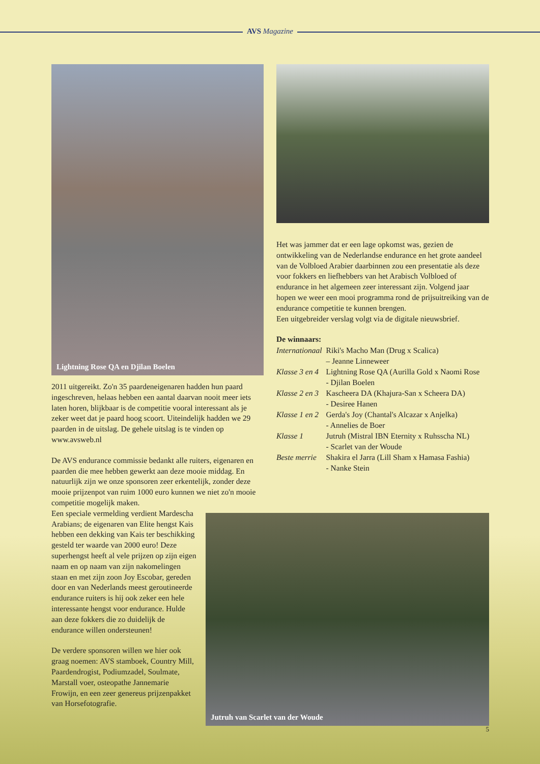AVS Magazine
Lightning Rose QA en Djilan Boelen
2011 uitgereikt. Zo'n 35 paardeneigenaren hadden hun paard ingeschreven, helaas hebben een aantal daarvan nooit meer iets laten horen, blijkbaar is de competitie vooral interessant als je zeker weet dat je paard hoog scoort. Uiteindelijk hadden we 29 paarden in de uitslag. De gehele uitslag is te vinden op www.avsweb.nl
De AVS endurance commissie bedankt alle ruiters, eigenaren en paarden die mee hebben gewerkt aan deze mooie middag. En natuurlijk zijn we onze sponsoren zeer erkentelijk, zonder deze mooie prijzenpot van ruim 1000 euro kunnen we niet zo'n mooie competitie mogelijk maken.
Een speciale vermelding verdient Mardescha Arabians; de eigenaren van Elite hengst Kais hebben een dekking van Kais ter beschikking gesteld ter waarde van 2000 euro! Deze superhengst heeft al vele prijzen op zijn eigen naam en op naam van zijn nakomelingen staan en met zijn zoon Joy Escobar, gereden door en van Nederlands meest geroutineerde endurance ruiters is hij ook zeker een hele interessante hengst voor endurance. Hulde aan deze fokkers die zo duidelijk de endurance willen ondersteunen!
De verdere sponsoren willen we hier ook graag noemen: AVS stamboek, Country Mill, Paardendrogist, Podiumzadel, Soulmate, Marstall voer, osteopathe Jannemarie Frowijn, en een zeer genereus prijzenpakket van Horsefotografie.
Het was jammer dat er een lage opkomst was, gezien de ontwikkeling van de Nederlandse endurance en het grote aandeel van de Volbloed Arabier daarbinnen zou een presentatie als deze voor fokkers en liefhebbers van het Arabisch Volbloed of endurance in het algemeen zeer interessant zijn. Volgend jaar hopen we weer een mooi programma rond de prijsuitreiking van de endurance competitie te kunnen brengen.
Een uitgebreider verslag volgt via de digitale nieuwsbrief.
De winnaars:
| Internationaal | Riki's Macho Man (Drug x Scalica) – Jeanne Linneweer |
| Klasse 3 en 4 | Lightning Rose QA (Aurilla Gold x Naomi Rose - Djilan Boelen |
| Klasse 2 en 3 | Kascheera DA (Khajura-San x Scheera DA) - Desiree Hanen |
| Klasse 1 en 2 | Gerda's Joy (Chantal's Alcazar x Anjelka) - Annelies de Boer |
| Klasse 1 | Jutruh (Mistral IBN Eternity x Ruhsscha NL) - Scarlet van der Woude |
| Beste merrie | Shakira el Jarra (Lill Sham x Hamasa Fashia) - Nanke Stein |
Jutruh van Scarlet van der Woude
5